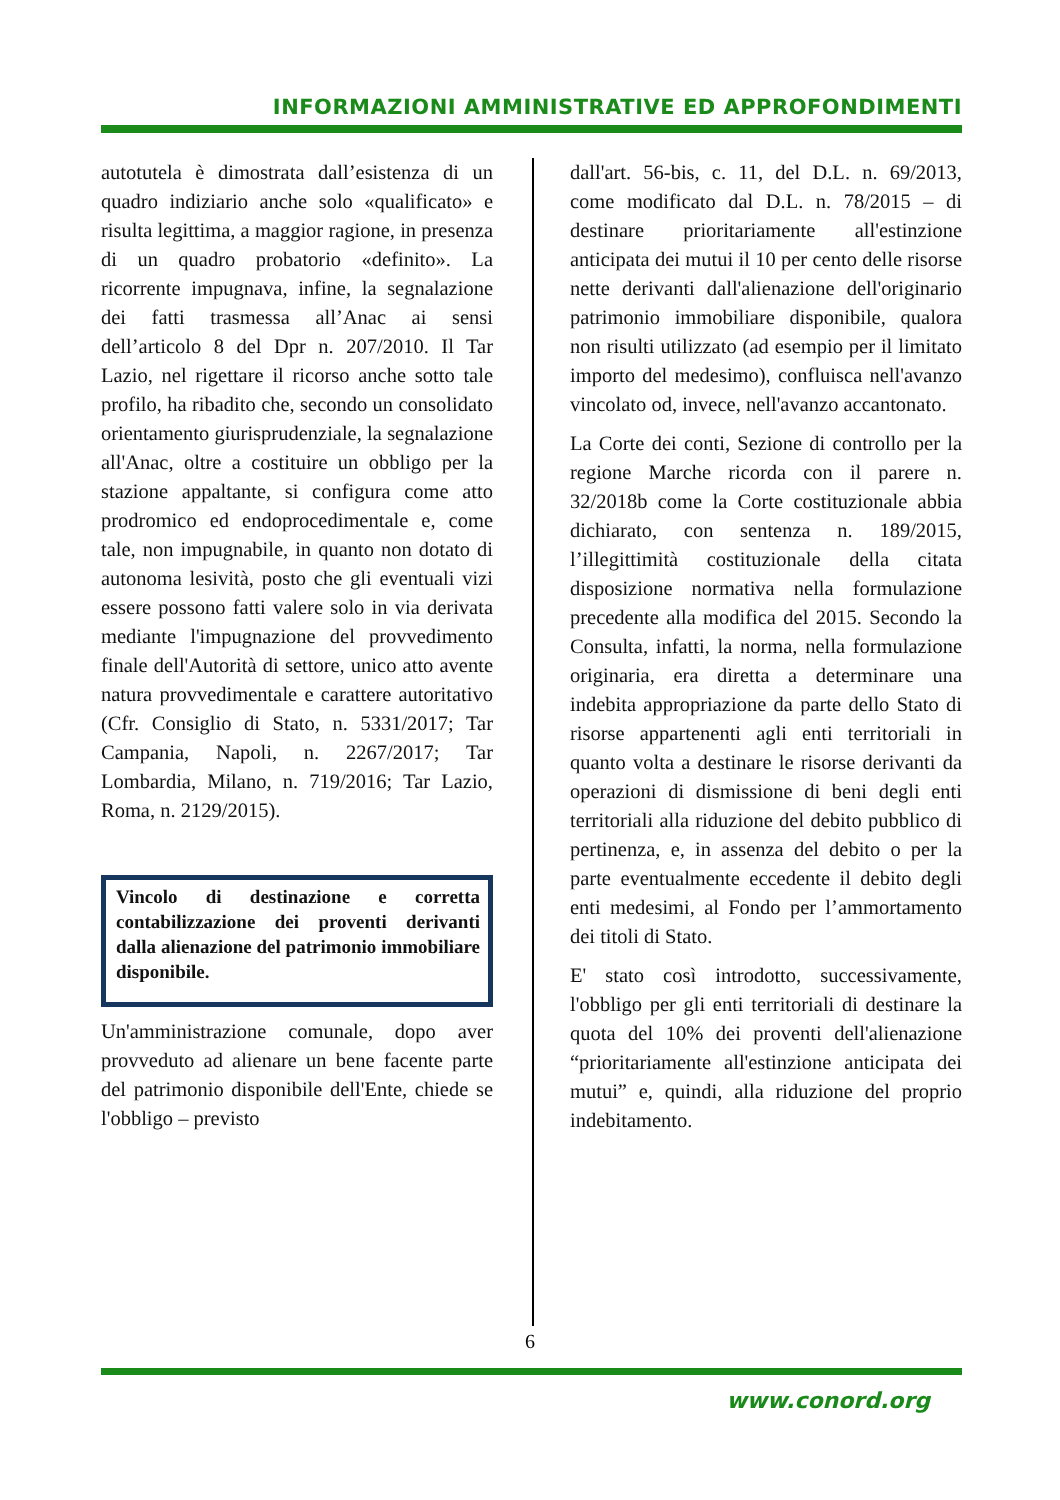INFORMAZIONI AMMINISTRATIVE ED APPROFONDIMENTI
autotutela è dimostrata dall’esistenza di un quadro indiziario anche solo «qualificato» e risulta legittima, a maggior ragione, in presenza di un quadro probatorio «definito». La ricorrente impugnava, infine, la segnalazione dei fatti trasmessa all’Anac ai sensi dell’articolo 8 del Dpr n. 207/2010. Il Tar Lazio, nel rigettare il ricorso anche sotto tale profilo, ha ribadito che, secondo un consolidato orientamento giurisprudenziale, la segnalazione all'Anac, oltre a costituire un obbligo per la stazione appaltante, si configura come atto prodromico ed endoprocedimentale e, come tale, non impugnabile, in quanto non dotato di autonoma lesività, posto che gli eventuali vizi essere possono fatti valere solo in via derivata mediante l'impugnazione del provvedimento finale dell'Autorità di settore, unico atto avente natura provvedimentale e carattere autoritativo (Cfr. Consiglio di Stato, n. 5331/2017; Tar Campania, Napoli, n. 2267/2017; Tar Lombardia, Milano, n. 719/2016; Tar Lazio, Roma, n. 2129/2015).
Vincolo di destinazione e corretta contabilizzazione dei proventi derivanti dalla alienazione del patrimonio immobiliare disponibile.
Un'amministrazione comunale, dopo aver provveduto ad alienare un bene facente parte del patrimonio disponibile dell'Ente, chiede se l'obbligo – previsto
dall'art. 56-bis, c. 11, del D.L. n. 69/2013, come modificato dal D.L. n. 78/2015 – di destinare prioritariamente all'estinzione anticipata dei mutui il 10 per cento delle risorse nette derivanti dall'alienazione dell'originario patrimonio immobiliare disponibile, qualora non risulti utilizzato (ad esempio per il limitato importo del medesimo), confluisca nell'avanzo vincolato od, invece, nell'avanzo accantonato.
La Corte dei conti, Sezione di controllo per la regione Marche ricorda con il parere n. 32/2018b come la Corte costituzionale abbia dichiarato, con sentenza n. 189/2015, l’illegittimità costituzionale della citata disposizione normativa nella formulazione precedente alla modifica del 2015. Secondo la Consulta, infatti, la norma, nella formulazione originaria, era diretta a determinare una indebita appropriazione da parte dello Stato di risorse appartenenti agli enti territoriali in quanto volta a destinare le risorse derivanti da operazioni di dismissione di beni degli enti territoriali alla riduzione del debito pubblico di pertinenza, e, in assenza del debito o per la parte eventualmente eccedente il debito degli enti medesimi, al Fondo per l’ammortamento dei titoli di Stato.
E' stato così introdotto, successivamente, l'obbligo per gli enti territoriali di destinare la quota del 10% dei proventi dell'alienazione “prioritariamente all'estinzione anticipata dei mutui” e, quindi, alla riduzione del proprio indebitamento.
6
www.conord.org